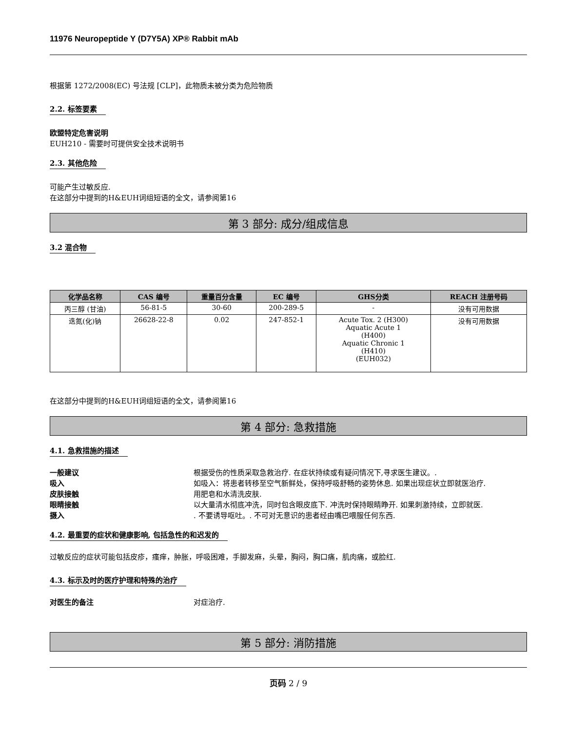11976 Neuropeptide Y (D7Y5A) XP® Rabbit mAb
根据第 1272/2008(EC) 号法规 [CLP]，此物质未被分类为危险物质
2.2. 标签要素
欧盟特定危害说明
EUH210 - 需要时可提供安全技术说明书
2.3. 其他危险
可能产生过敏反应.
在这部分中提到的H&EUH词组短语的全文，请参阅第16
第 3 部分: 成分/组成信息
3.2 混合物
| 化学品名称 | CAS 编号 | 重量百分含量 | EC 编号 | GHS分类 | REACH 注册号码 |
| --- | --- | --- | --- | --- | --- |
| 丙三醇 (甘油) | 56-81-5 | 30-60 | 200-289-5 | - | 没有可用数据 |
| 迭氮(化)钠 | 26628-22-8 | 0.02 | 247-852-1 | Acute Tox. 2 (H300) Aquatic Acute 1 (H400) Aquatic Chronic 1 (H410) (EUH032) | 没有可用数据 |
在这部分中提到的H&EUH词组短语的全文，请参阅第16
第 4 部分: 急救措施
4.1. 急救措施的描述
一般建议 根据受伤的性质采取急救治疗. 在症状持续或有疑问情况下,寻求医生建议。.
吸入 如吸入：将患者转移至空气新鲜处，保持呼吸舒畅的姿势休息. 如果出现症状立即就医治疗.
皮肤接触 用肥皂和水清洗皮肤.
眼睛接触 以大量清水彻底冲洗，同时包含眼皮底下. 冲洗时保持眼睛睁开. 如果刺激持续，立即就医.
摄入. 不要诱导呕吐。. 不可对无意识的患者经由嘴巴喂服任何东西.
4.2. 最重要的症状和健康影响, 包括急性的和迟发的
过敏反应的症状可能包括皮疹，瘙痒，肿胀，呼吸困难，手脚发麻，头晕，胸闷，胸口痛，肌肉痛，或脸红.
4.3. 标示及时的医疗护理和特殊的治疗
对医生的备注 对症治疗.
第 5 部分: 消防措施
页码 2 / 9